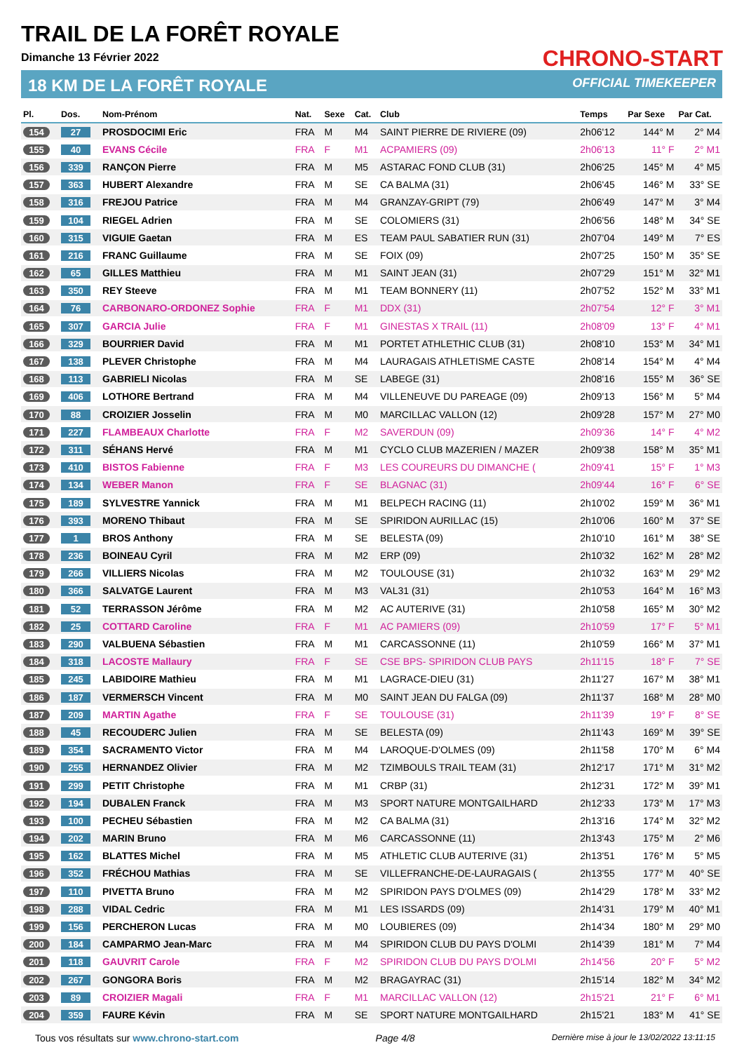TRAIL DE LA FORÊT ROYALE
Dimanche 13 Février 2022
18 KM DE LA FORÊT ROYALE
CHRONO-START
OFFICIAL TIMEKEEPER
| Pl. | Dos. | Nom-Prénom | Nat. | Sexe | Cat. | Club | Temps | Par Sexe | Par Cat. |
| --- | --- | --- | --- | --- | --- | --- | --- | --- | --- |
| 154 | 27 | PROSDOCIMI Eric | FRA | M | M4 | SAINT PIERRE DE RIVIERE (09) | 2h06'12 | 144° M | 2° M4 |
| 155 | 40 | EVANS Cécile | FRA | F | M1 | ACPAMIERS (09) | 2h06'13 | 11° F | 2° M1 |
| 156 | 339 | RANÇON Pierre | FRA | M | M5 | ASTARAC FOND CLUB (31) | 2h06'25 | 145° M | 4° M5 |
| 157 | 363 | HUBERT Alexandre | FRA | M | SE | CA BALMA (31) | 2h06'45 | 146° M | 33° SE |
| 158 | 316 | FREJOU Patrice | FRA | M | M4 | GRANZAY-GRIPT (79) | 2h06'49 | 147° M | 3° M4 |
| 159 | 104 | RIEGEL Adrien | FRA | M | SE | COLOMIERS (31) | 2h06'56 | 148° M | 34° SE |
| 160 | 315 | VIGUIE Gaetan | FRA | M | ES | TEAM PAUL SABATIER RUN (31) | 2h07'04 | 149° M | 7° ES |
| 161 | 216 | FRANC Guillaume | FRA | M | SE | FOIX (09) | 2h07'25 | 150° M | 35° SE |
| 162 | 65 | GILLES Matthieu | FRA | M | M1 | SAINT JEAN (31) | 2h07'29 | 151° M | 32° M1 |
| 163 | 350 | REY Steeve | FRA | M | M1 | TEAM BONNERY (11) | 2h07'52 | 152° M | 33° M1 |
| 164 | 76 | CARBONARO-ORDONEZ Sophie | FRA | F | M1 | DDX (31) | 2h07'54 | 12° F | 3° M1 |
| 165 | 307 | GARCIA Julie | FRA | F | M1 | GINESTAS X TRAIL (11) | 2h08'09 | 13° F | 4° M1 |
| 166 | 329 | BOURRIER David | FRA | M | M1 | PORTET ATHLETHIC CLUB (31) | 2h08'10 | 153° M | 34° M1 |
| 167 | 138 | PLEVER Christophe | FRA | M | M4 | LAURAGAIS ATHLETISME CASTE | 2h08'14 | 154° M | 4° M4 |
| 168 | 113 | GABRIELI Nicolas | FRA | M | SE | LABEGE (31) | 2h08'16 | 155° M | 36° SE |
| 169 | 406 | LOTHORE Bertrand | FRA | M | M4 | VILLENEUVE DU PAREAGE (09) | 2h09'13 | 156° M | 5° M4 |
| 170 | 88 | CROIZIER Josselin | FRA | M | M0 | MARCILLAC VALLON (12) | 2h09'28 | 157° M | 27° M0 |
| 171 | 227 | FLAMBEAUX Charlotte | FRA | F | M2 | SAVERDUN (09) | 2h09'36 | 14° F | 4° M2 |
| 172 | 311 | SÉHANS Hervé | FRA | M | M1 | CYCLO CLUB MAZERIEN / MAZER | 2h09'38 | 158° M | 35° M1 |
| 173 | 410 | BISTOS Fabienne | FRA | F | M3 | LES COUREURS DU DIMANCHE ( | 2h09'41 | 15° F | 1° M3 |
| 174 | 134 | WEBER Manon | FRA | F | SE | BLAGNAC (31) | 2h09'44 | 16° F | 6° SE |
| 175 | 189 | SYLVESTRE Yannick | FRA | M | M1 | BELPECH RACING (11) | 2h10'02 | 159° M | 36° M1 |
| 176 | 393 | MORENO Thibaut | FRA | M | SE | SPIRIDON AURILLAC (15) | 2h10'06 | 160° M | 37° SE |
| 177 | 1 | BROS Anthony | FRA | M | SE | BELESTA (09) | 2h10'10 | 161° M | 38° SE |
| 178 | 236 | BOINEAU Cyril | FRA | M | M2 | ERP (09) | 2h10'32 | 162° M | 28° M2 |
| 179 | 266 | VILLIERS Nicolas | FRA | M | M2 | TOULOUSE (31) | 2h10'32 | 163° M | 29° M2 |
| 180 | 366 | SALVATGE Laurent | FRA | M | M3 | VAL31 (31) | 2h10'53 | 164° M | 16° M3 |
| 181 | 52 | TERRASSON Jérôme | FRA | M | M2 | AC AUTERIVE (31) | 2h10'58 | 165° M | 30° M2 |
| 182 | 25 | COTTARD Caroline | FRA | F | M1 | AC PAMIERS (09) | 2h10'59 | 17° F | 5° M1 |
| 183 | 290 | VALBUENA Sébastien | FRA | M | M1 | CARCASSONNE (11) | 2h10'59 | 166° M | 37° M1 |
| 184 | 318 | LACOSTE Mallaury | FRA | F | SE | CSE BPS- SPIRIDON CLUB PAYS | 2h11'15 | 18° F | 7° SE |
| 185 | 245 | LABIDOIRE Mathieu | FRA | M | M1 | LAGRACE-DIEU (31) | 2h11'27 | 167° M | 38° M1 |
| 186 | 187 | VERMERSCH Vincent | FRA | M | M0 | SAINT JEAN DU FALGA (09) | 2h11'37 | 168° M | 28° M0 |
| 187 | 209 | MARTIN Agathe | FRA | F | SE | TOULOUSE (31) | 2h11'39 | 19° F | 8° SE |
| 188 | 45 | RECOUDERC Julien | FRA | M | SE | BELESTA (09) | 2h11'43 | 169° M | 39° SE |
| 189 | 354 | SACRAMENTO Victor | FRA | M | M4 | LAROQUE-D'OLMES (09) | 2h11'58 | 170° M | 6° M4 |
| 190 | 255 | HERNANDEZ Olivier | FRA | M | M2 | TZIMBOULS TRAIL TEAM (31) | 2h12'17 | 171° M | 31° M2 |
| 191 | 299 | PETIT Christophe | FRA | M | M1 | CRBP (31) | 2h12'31 | 172° M | 39° M1 |
| 192 | 194 | DUBALEN Franck | FRA | M | M3 | SPORT NATURE MONTGAILHARD | 2h12'33 | 173° M | 17° M3 |
| 193 | 100 | PECHEU Sébastien | FRA | M | M2 | CA BALMA (31) | 2h13'16 | 174° M | 32° M2 |
| 194 | 202 | MARIN Bruno | FRA | M | M6 | CARCASSONNE (11) | 2h13'43 | 175° M | 2° M6 |
| 195 | 162 | BLATTES Michel | FRA | M | M5 | ATHLETIC CLUB AUTERIVE (31) | 2h13'51 | 176° M | 5° M5 |
| 196 | 352 | FRÉCHOU Mathias | FRA | M | SE | VILLEFRANCHE-DE-LAURAGAIS ( | 2h13'55 | 177° M | 40° SE |
| 197 | 110 | PIVETTA Bruno | FRA | M | M2 | SPIRIDON PAYS D'OLMES (09) | 2h14'29 | 178° M | 33° M2 |
| 198 | 288 | VIDAL Cedric | FRA | M | M1 | LES ISSARDS (09) | 2h14'31 | 179° M | 40° M1 |
| 199 | 156 | PERCHERON Lucas | FRA | M | M0 | LOUBIERES (09) | 2h14'34 | 180° M | 29° M0 |
| 200 | 184 | CAMPARMO Jean-Marc | FRA | M | M4 | SPIRIDON CLUB DU PAYS D'OLMI | 2h14'39 | 181° M | 7° M4 |
| 201 | 118 | GAUVRIT Carole | FRA | F | M2 | SPIRIDON CLUB DU PAYS D'OLMI | 2h14'56 | 20° F | 5° M2 |
| 202 | 267 | GONGORA Boris | FRA | M | M2 | BRAGAYRAC (31) | 2h15'14 | 182° M | 34° M2 |
| 203 | 89 | CROIZIER Magali | FRA | F | M1 | MARCILLAC VALLON (12) | 2h15'21 | 21° F | 6° M1 |
| 204 | 359 | FAURE Kévin | FRA | M | SE | SPORT NATURE MONTGAILHARD | 2h15'21 | 183° M | 41° SE |
Tous vos résultats sur www.chrono-start.com Page 4/8 Dernière mise à jour le 13/02/2022 13:11:15